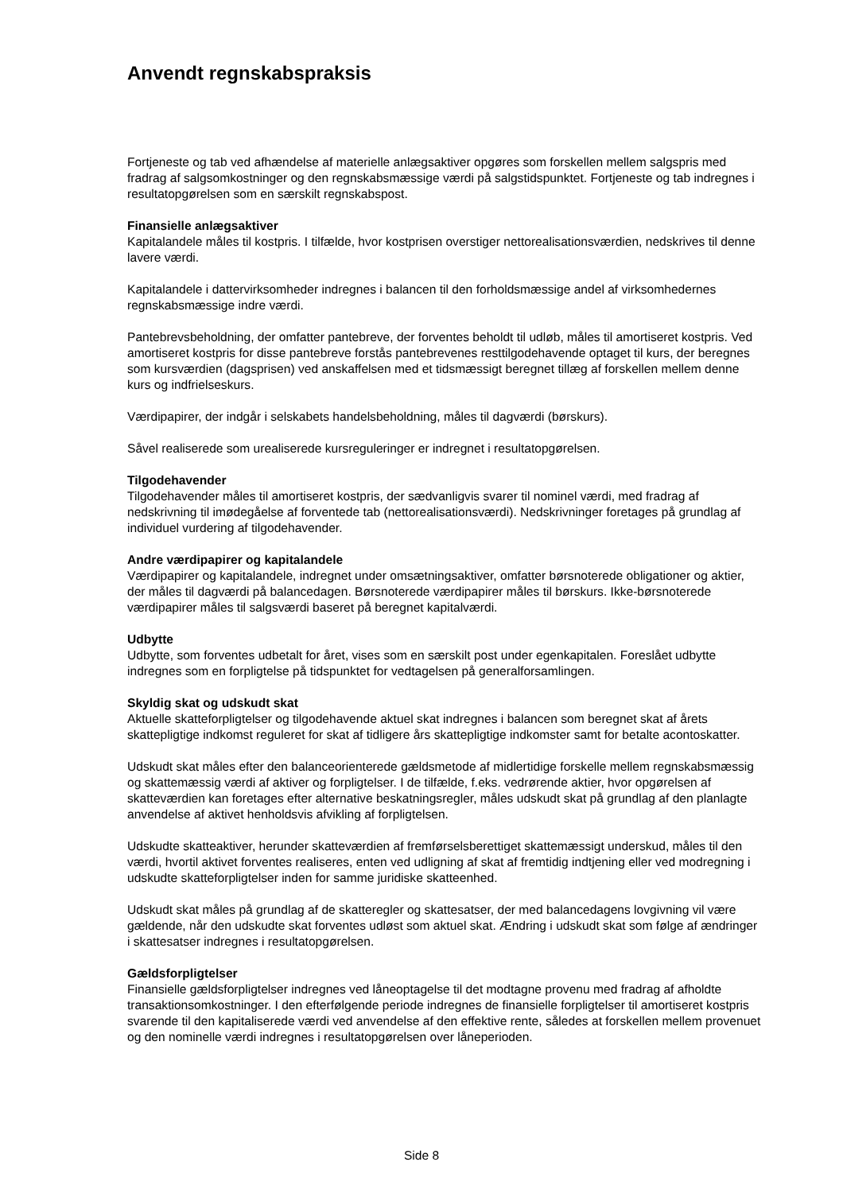Anvendt regnskabspraksis
Fortjeneste og tab ved afhændelse af materielle anlægsaktiver opgøres som forskellen mellem salgspris med fradrag af salgsomkostninger og den regnskabsmæssige værdi på salgstidspunktet. Fortjeneste og tab indregnes i resultatopgørelsen som en særskilt regnskabspost.
Finansielle anlægsaktiver
Kapitalandele måles til kostpris. I tilfælde, hvor kostprisen overstiger nettorealisationsværdien, nedskrives til denne lavere værdi.
Kapitalandele i dattervirksomheder indregnes i balancen til den forholdsmæssige andel af virksomhedernes regnskabsmæssige indre værdi.
Pantebrevsbeholdning, der omfatter pantebreve, der forventes beholdt til udløb, måles til amortiseret kostpris. Ved amortiseret kostpris for disse pantebreve forstås pantebrevenes resttilgodehavende optaget til kurs, der beregnes som kursværdien (dagsprisen) ved anskaffelsen med et tidsmæssigt beregnet tillæg af forskellen mellem denne kurs og indfrielseskurs.
Værdipapirer, der indgår i selskabets handelsbeholdning, måles til dagværdi (børskurs).
Såvel realiserede som urealiserede kursreguleringer er indregnet i resultatopgørelsen.
Tilgodehavender
Tilgodehavender måles til amortiseret kostpris, der sædvanligvis svarer til nominel værdi, med fradrag af nedskrivning til imødegåelse af forventede tab (nettorealisationsværdi). Nedskrivninger foretages på grundlag af individuel vurdering af tilgodehavender.
Andre værdipapirer og kapitalandele
Værdipapirer og kapitalandele, indregnet under omsætningsaktiver, omfatter børsnoterede obligationer og aktier, der måles til dagværdi på balancedagen. Børsnoterede værdipapirer måles til børskurs. Ikke-børsnoterede værdipapirer måles til salgsværdi baseret på beregnet kapitalværdi.
Udbytte
Udbytte, som forventes udbetalt for året, vises som en særskilt post under egenkapitalen. Foreslået udbytte indregnes som en forpligtelse på tidspunktet for vedtagelsen på generalforsamlingen.
Skyldig skat og udskudt skat
Aktuelle skatteforpligtelser og tilgodehavende aktuel skat indregnes i balancen som beregnet skat af årets skattepligtige indkomst reguleret for skat af tidligere års skattepligtige indkomster samt for betalte acontoskatter.
Udskudt skat måles efter den balanceorienterede gældsmetode af midlertidige forskelle mellem regnskabsmæssig og skattemæssig værdi af aktiver og forpligtelser. I de tilfælde, f.eks. vedrørende aktier, hvor opgørelsen af skatteværdien kan foretages efter alternative beskatningsregler, måles udskudt skat på grundlag af den planlagte anvendelse af aktivet henholdsvis afvikling af forpligtelsen.
Udskudte skatteaktiver, herunder skatteværdien af fremførselsberettiget skattemæssigt underskud, måles til den værdi, hvortil aktivet forventes realiseres, enten ved udligning af skat af fremtidig indtjening eller ved modregning i udskudte skatteforpligtelser inden for samme juridiske skatteenhed.
Udskudt skat måles på grundlag af de skatteregler og skattesatser, der med balancedagens lovgivning vil være gældende, når den udskudte skat forventes udløst som aktuel skat. Ændring i udskudt skat som følge af ændringer i skattesatser indregnes i resultatopgørelsen.
Gældsforpligtelser
Finansielle gældsforpligtelser indregnes ved låneoptagelse til det modtagne provenu med fradrag af afholdte transaktionsomkostninger. I den efterfølgende periode indregnes de finansielle forpligtelser til amortiseret kostpris svarende til den kapitaliserede værdi ved anvendelse af den effektive rente, således at forskellen mellem provenuet og den nominelle værdi indregnes i resultatopgørelsen over låneperioden.
Side 8